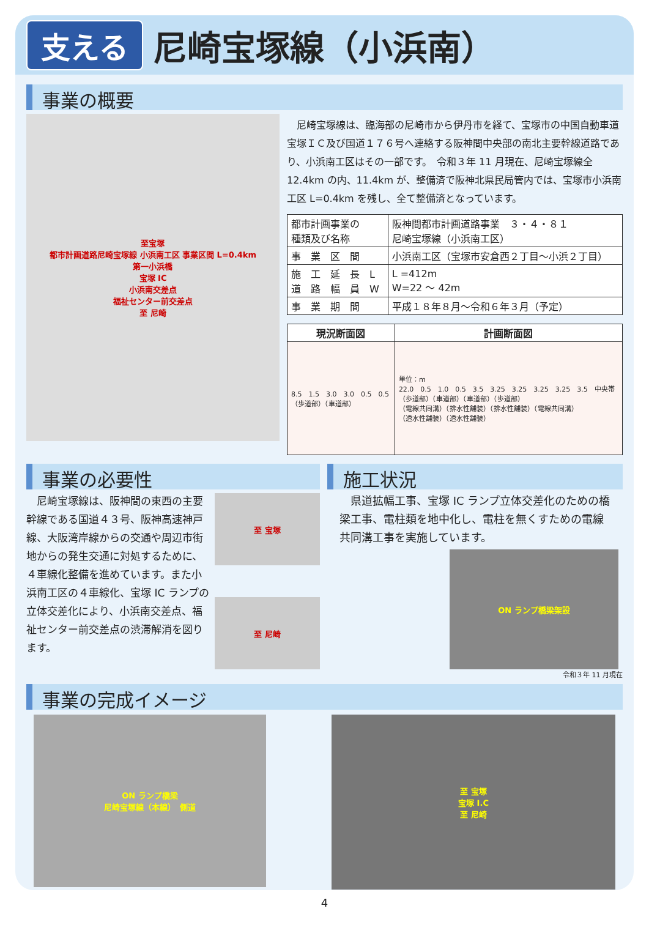支える 尼崎宝塚線（小浜南）
事業の概要
至宝塚
都市計画道路尼崎宝塚線 小浜南工区 事業区間 L=0.4km
第一小浜橋
宝塚 IC
小浜南交差点
福祉センター前交差点
至 尼崎
　尼崎宝塚線は、臨海部の尼崎市から伊丹市を経て、宝塚市の中国自動車道宝塚ＩＣ及び国道１７６号へ連絡する阪神間中央部の南北主要幹線道路であり、小浜南工区はその一部です。　令和３年 11 月現在、尼崎宝塚線全 12.4km の内、11.4km が、整備済で阪神北県民局管内では、宝塚市小浜南工区 L=0.4km を残し、全て整備済となっています。
| 都市計画事業の 種類及び名称 | 阪神間都市計画道路事業 ３・４・８１ 尼崎宝塚線（小浜南工区） |
| 事 業 区 間 | 小浜南工区（宝塚市安倉西２丁目～小浜２丁目） |
| 施 工 延 長 L 道 路 幅 員 W | L =412m W=22 ～ 42m |
| 事 業 期 間 | 平成１８年８月～令和６年３月（予定） |
| 現況断面図 | 計画断面図 |
| --- | --- |
| 8.5 1.5 3.0 3.0 0.5 0.5 （歩道部）（車道部） | 単位：m 22.0 0.5 1.0 0.5 3.5 3.25 3.25 3.25 3.25 3.5 中央帯 （歩道部）（車道部）（車道部）（歩道部） （電線共同溝）（排水性舗装）（排水性舗装）（電線共同溝） （透水性舗装）（透水性舗装） |
事業の必要性
　尼崎宝塚線は、阪神間の東西の主要幹線である国道４３号、阪神高速神戸線、大阪湾岸線からの交通や周辺市街地からの発生交通に対処するために、４車線化整備を進めています。また小浜南工区の４車線化、宝塚 IC ランプの立体交差化により、小浜南交差点、福祉センター前交差点の渋滞解消を図ります。
至 宝塚
至 尼崎
施工状況
　県道拡幅工事、宝塚 IC ランプ立体交差化のための橋梁工事、電柱類を地中化し、電柱を無くすための電線共同溝工事を実施しています。
ON ランプ橋梁架設
令和３年 11 月現在
事業の完成イメージ
ON ランプ橋梁
尼崎宝塚線（本線）　側道
至 宝塚
宝塚 I.C
至 尼崎
4